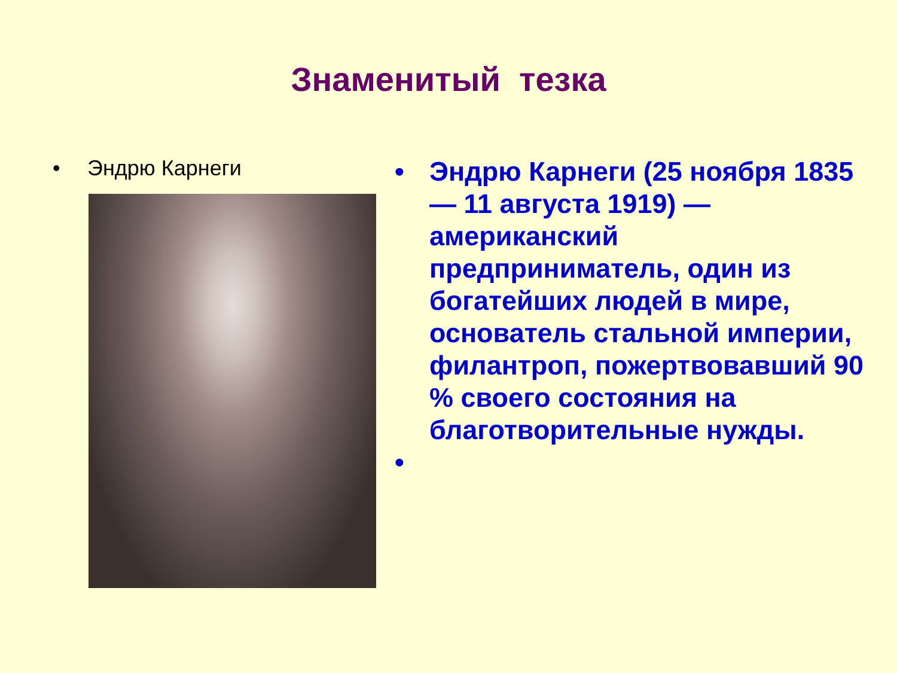Знаменитый тезка
• Эндрю Карнеги
• Эндрю Карнеги (25 ноября 1835 — 11 августа 1919) — американский предприниматель, один из богатейших людей в мире, основатель стальной империи, филантроп, пожертвовавший 90 % своего состояния на благотворительные нужды.
•